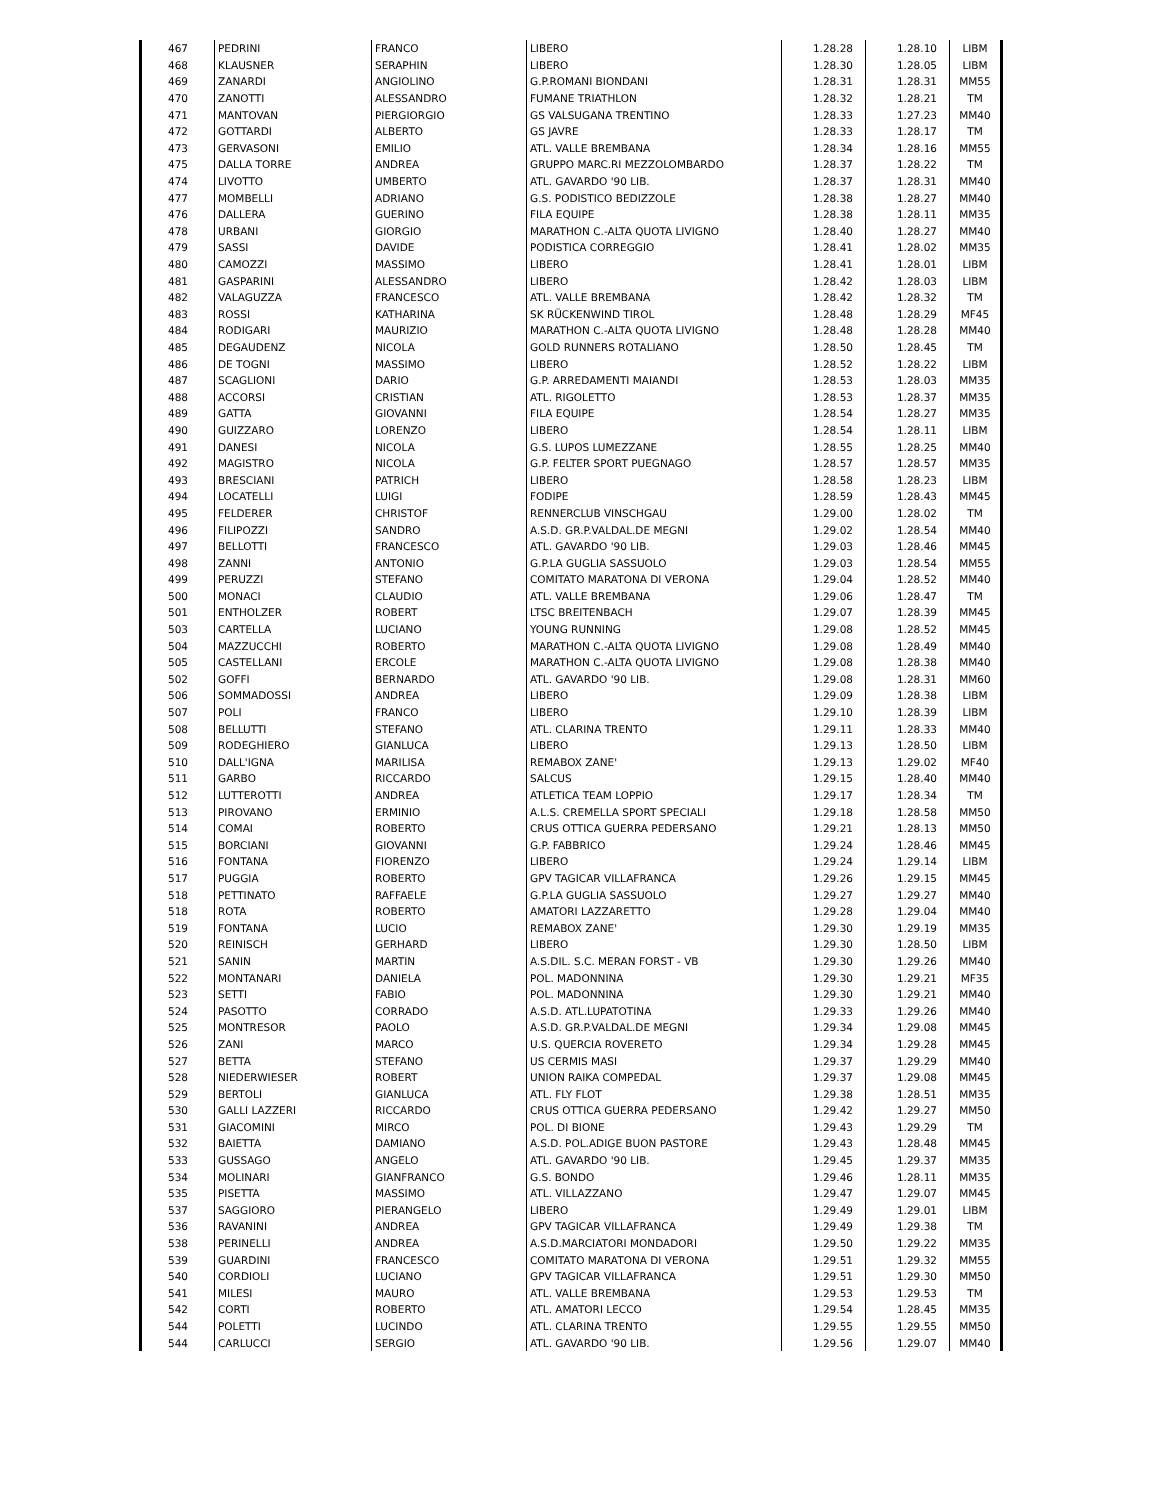| 467 | PEDRINI | FRANCO | LIBERO | 1.28.28 | 1.28.10 | LIBM |
| 468 | KLAUSNER | SERAPHIN | LIBERO | 1.28.30 | 1.28.05 | LIBM |
| 469 | ZANARDI | ANGIOLINO | G.P.ROMANI BIONDANI | 1.28.31 | 1.28.31 | MM55 |
| 470 | ZANOTTI | ALESSANDRO | FUMANE TRIATHLON | 1.28.32 | 1.28.21 | TM |
| 471 | MANTOVAN | PIERGIORGIO | GS VALSUGANA TRENTINO | 1.28.33 | 1.27.23 | MM40 |
| 472 | GOTTARDI | ALBERTO | GS JAVRE | 1.28.33 | 1.28.17 | TM |
| 473 | GERVASONI | EMILIO | ATL. VALLE BREMBANA | 1.28.34 | 1.28.16 | MM55 |
| 475 | DALLA TORRE | ANDREA | GRUPPO MARC.RI MEZZOLOMBARDO | 1.28.37 | 1.28.22 | TM |
| 474 | LIVOTTO | UMBERTO | ATL. GAVARDO '90 LIB. | 1.28.37 | 1.28.31 | MM40 |
| 477 | MOMBELLI | ADRIANO | G.S. PODISTICO BEDIZZOLE | 1.28.38 | 1.28.27 | MM40 |
| 476 | DALLERA | GUERINO | FILA EQUIPE | 1.28.38 | 1.28.11 | MM35 |
| 478 | URBANI | GIORGIO | MARATHON C.-ALTA QUOTA LIVIGNO | 1.28.40 | 1.28.27 | MM40 |
| 479 | SASSI | DAVIDE | PODISTICA CORREGGIO | 1.28.41 | 1.28.02 | MM35 |
| 480 | CAMOZZI | MASSIMO | LIBERO | 1.28.41 | 1.28.01 | LIBM |
| 481 | GASPARINI | ALESSANDRO | LIBERO | 1.28.42 | 1.28.03 | LIBM |
| 482 | VALAGUZZA | FRANCESCO | ATL. VALLE BREMBANA | 1.28.42 | 1.28.32 | TM |
| 483 | ROSSI | KATHARINA | SK RÜCKENWIND TIROL | 1.28.48 | 1.28.29 | MF45 |
| 484 | RODIGARI | MAURIZIO | MARATHON C.-ALTA QUOTA LIVIGNO | 1.28.48 | 1.28.28 | MM40 |
| 485 | DEGAUDENZ | NICOLA | GOLD RUNNERS ROTALIANO | 1.28.50 | 1.28.45 | TM |
| 486 | DE TOGNI | MASSIMO | LIBERO | 1.28.52 | 1.28.22 | LIBM |
| 487 | SCAGLIONI | DARIO | G.P. ARREDAMENTI MAIANDI | 1.28.53 | 1.28.03 | MM35 |
| 488 | ACCORSI | CRISTIAN | ATL. RIGOLETTO | 1.28.53 | 1.28.37 | MM35 |
| 489 | GATTA | GIOVANNI | FILA EQUIPE | 1.28.54 | 1.28.27 | MM35 |
| 490 | GUIZZARO | LORENZO | LIBERO | 1.28.54 | 1.28.11 | LIBM |
| 491 | DANESI | NICOLA | G.S. LUPOS LUMEZZANE | 1.28.55 | 1.28.25 | MM40 |
| 492 | MAGISTRO | NICOLA | G.P. FELTER SPORT PUEGNAGO | 1.28.57 | 1.28.57 | MM35 |
| 493 | BRESCIANI | PATRICH | LIBERO | 1.28.58 | 1.28.23 | LIBM |
| 494 | LOCATELLI | LUIGI | FODIPE | 1.28.59 | 1.28.43 | MM45 |
| 495 | FELDERER | CHRISTOF | RENNERCLUB VINSCHGAU | 1.29.00 | 1.28.02 | TM |
| 496 | FILIPOZZI | SANDRO | A.S.D. GR.P.VALDAL.DE MEGNI | 1.29.02 | 1.28.54 | MM40 |
| 497 | BELLOTTI | FRANCESCO | ATL. GAVARDO '90 LIB. | 1.29.03 | 1.28.46 | MM45 |
| 498 | ZANNI | ANTONIO | G.P.LA GUGLIA SASSUOLO | 1.29.03 | 1.28.54 | MM55 |
| 499 | PERUZZI | STEFANO | COMITATO MARATONA DI VERONA | 1.29.04 | 1.28.52 | MM40 |
| 500 | MONACI | CLAUDIO | ATL. VALLE BREMBANA | 1.29.06 | 1.28.47 | TM |
| 501 | ENTHOLZER | ROBERT | LTSC BREITENBACH | 1.29.07 | 1.28.39 | MM45 |
| 503 | CARTELLA | LUCIANO | YOUNG RUNNING | 1.29.08 | 1.28.52 | MM45 |
| 504 | MAZZUCCHI | ROBERTO | MARATHON C.-ALTA QUOTA LIVIGNO | 1.29.08 | 1.28.49 | MM40 |
| 505 | CASTELLANI | ERCOLE | MARATHON C.-ALTA QUOTA LIVIGNO | 1.29.08 | 1.28.38 | MM40 |
| 502 | GOFFI | BERNARDO | ATL. GAVARDO '90 LIB. | 1.29.08 | 1.28.31 | MM60 |
| 506 | SOMMADOSSI | ANDREA | LIBERO | 1.29.09 | 1.28.38 | LIBM |
| 507 | POLI | FRANCO | LIBERO | 1.29.10 | 1.28.39 | LIBM |
| 508 | BELLUTTI | STEFANO | ATL. CLARINA TRENTO | 1.29.11 | 1.28.33 | MM40 |
| 509 | RODEGHIERO | GIANLUCA | LIBERO | 1.29.13 | 1.28.50 | LIBM |
| 510 | DALL'IGNA | MARILISA | REMABOX ZANE' | 1.29.13 | 1.29.02 | MF40 |
| 511 | GARBO | RICCARDO | SALCUS | 1.29.15 | 1.28.40 | MM40 |
| 512 | LUTTEROTTI | ANDREA | ATLETICA TEAM LOPPIO | 1.29.17 | 1.28.34 | TM |
| 513 | PIROVANO | ERMINIO | A.L.S. CREMELLA SPORT SPECIALI | 1.29.18 | 1.28.58 | MM50 |
| 514 | COMAI | ROBERTO | CRUS OTTICA GUERRA PEDERSANO | 1.29.21 | 1.28.13 | MM50 |
| 515 | BORCIANI | GIOVANNI | G.P. FABBRICO | 1.29.24 | 1.28.46 | MM45 |
| 516 | FONTANA | FIORENZO | LIBERO | 1.29.24 | 1.29.14 | LIBM |
| 517 | PUGGIA | ROBERTO | GPV TAGICAR VILLAFRANCA | 1.29.26 | 1.29.15 | MM45 |
| 518 | PETTINATO | RAFFAELE | G.P.LA GUGLIA SASSUOLO | 1.29.27 | 1.29.27 | MM40 |
| 518 | ROTA | ROBERTO | AMATORI LAZZARETTO | 1.29.28 | 1.29.04 | MM40 |
| 519 | FONTANA | LUCIO | REMABOX ZANE' | 1.29.30 | 1.29.19 | MM35 |
| 520 | REINISCH | GERHARD | LIBERO | 1.29.30 | 1.28.50 | LIBM |
| 521 | SANIN | MARTIN | A.S.DIL. S.C. MERAN FORST - VB | 1.29.30 | 1.29.26 | MM40 |
| 522 | MONTANARI | DANIELA | POL. MADONNINA | 1.29.30 | 1.29.21 | MF35 |
| 523 | SETTI | FABIO | POL. MADONNINA | 1.29.30 | 1.29.21 | MM40 |
| 524 | PASOTTO | CORRADO | A.S.D. ATL.LUPATOTINA | 1.29.33 | 1.29.26 | MM40 |
| 525 | MONTRESOR | PAOLO | A.S.D. GR.P.VALDAL.DE MEGNI | 1.29.34 | 1.29.08 | MM45 |
| 526 | ZANI | MARCO | U.S. QUERCIA ROVERETO | 1.29.34 | 1.29.28 | MM45 |
| 527 | BETTA | STEFANO | US CERMIS MASI | 1.29.37 | 1.29.29 | MM40 |
| 528 | NIEDERWIESER | ROBERT | UNION RAIKA COMPEDAL | 1.29.37 | 1.29.08 | MM45 |
| 529 | BERTOLI | GIANLUCA | ATL. FLY FLOT | 1.29.38 | 1.28.51 | MM35 |
| 530 | GALLI LAZZERI | RICCARDO | CRUS OTTICA GUERRA PEDERSANO | 1.29.42 | 1.29.27 | MM50 |
| 531 | GIACOMINI | MIRCO | POL. DI BIONE | 1.29.43 | 1.29.29 | TM |
| 532 | BAIETTA | DAMIANO | A.S.D. POL.ADIGE BUON PASTORE | 1.29.43 | 1.28.48 | MM45 |
| 533 | GUSSAGO | ANGELO | ATL. GAVARDO '90 LIB. | 1.29.45 | 1.29.37 | MM35 |
| 534 | MOLINARI | GIANFRANCO | G.S. BONDO | 1.29.46 | 1.28.11 | MM35 |
| 535 | PISETTA | MASSIMO | ATL. VILLAZZANO | 1.29.47 | 1.29.07 | MM45 |
| 537 | SAGGIORO | PIERANGELO | LIBERO | 1.29.49 | 1.29.01 | LIBM |
| 536 | RAVANINI | ANDREA | GPV TAGICAR VILLAFRANCA | 1.29.49 | 1.29.38 | TM |
| 538 | PERINELLI | ANDREA | A.S.D.MARCIATORI MONDADORI | 1.29.50 | 1.29.22 | MM35 |
| 539 | GUARDINI | FRANCESCO | COMITATO MARATONA DI VERONA | 1.29.51 | 1.29.32 | MM55 |
| 540 | CORDIOLI | LUCIANO | GPV TAGICAR VILLAFRANCA | 1.29.51 | 1.29.30 | MM50 |
| 541 | MILESI | MAURO | ATL. VALLE BREMBANA | 1.29.53 | 1.29.53 | TM |
| 542 | CORTI | ROBERTO | ATL. AMATORI LECCO | 1.29.54 | 1.28.45 | MM35 |
| 544 | POLETTI | LUCINDO | ATL. CLARINA TRENTO | 1.29.55 | 1.29.55 | MM50 |
| 544 | CARLUCCI | SERGIO | ATL. GAVARDO '90 LIB. | 1.29.56 | 1.29.07 | MM40 |